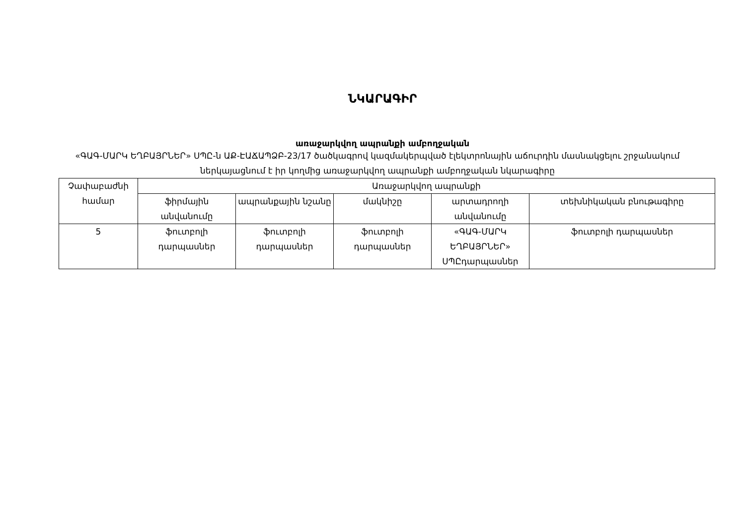ՆԿԱՐԱԳԻՐ
առաջարկվող ապրանքի ամբողջական
«ԳԱԳ-ՄԱՐԿ ԵՂԲԱՅՐՆԵՐ» ՍՊԸ-ն ԱՔ-ԷԱՃԱՊՁԲ-23/17 ծածկագրով կազմակերպված էլեկտրոնային աճուրդին մասնակցելու շրջանակում ներկայացնում է իր կողմից առաջարկվող ապրանքի ամբողջական նկարագիրը
| Չափաբաժնի համար | Առաջարկվող ապրանքի | | | | |
| --- | --- | --- | --- | --- | --- |
| | ֆիրմային անվանումը | ապրանքային նշանը | մակնիշը | արտադրողի անվանումը | տեխնիկական բնութագիրը |
| 5 | ֆուտբոլի դարպասներ | ֆուտբոլի դարպասներ | ֆուտբոլի դարպասներ | «ԳԱԳ-ՄԱՐԿ ԵՂԲԱՅՐՆԵՐ» ՍՊԸդարպասներ | ֆուտբոլի դարպասներ |